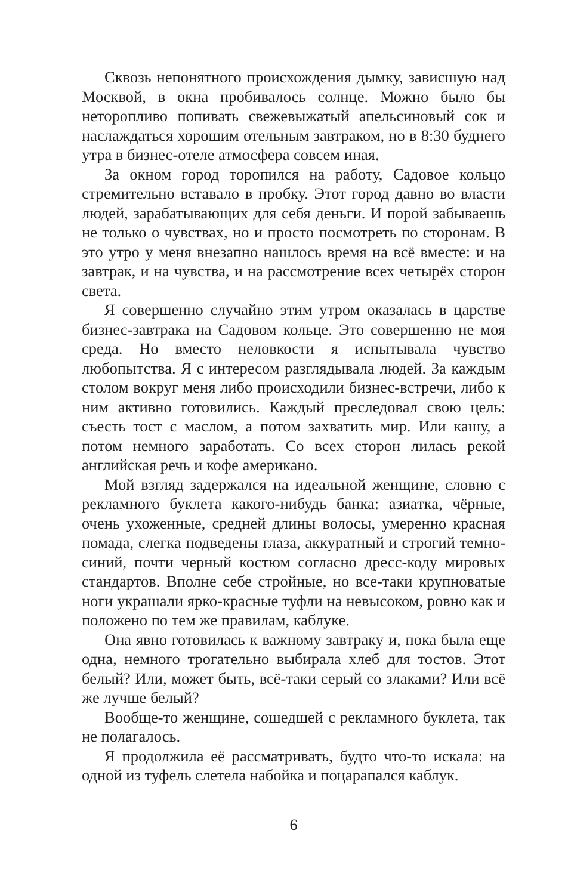Сквозь непонятного происхождения дымку, зависшую над Москвой, в окна пробивалось солнце. Можно было бы неторопливо попивать свежевыжатый апельсиновый сок и наслаждаться хорошим отельным завтраком, но в 8:30 буднего утра в бизнес-отеле атмосфера совсем иная.
За окном город торопился на работу, Садовое кольцо стремительно вставало в пробку. Этот город давно во власти людей, зарабатывающих для себя деньги. И порой забываешь не только о чувствах, но и просто посмотреть по сторонам. В это утро у меня внезапно нашлось время на всё вместе: и на завтрак, и на чувства, и на рассмотрение всех четырёх сторон света.
Я совершенно случайно этим утром оказалась в царстве бизнес-завтрака на Садовом кольце. Это совершенно не моя среда. Но вместо неловкости я испытывала чувство любопытства. Я с интересом разглядывала людей. За каждым столом вокруг меня либо происходили бизнес-встречи, либо к ним активно готовились. Каждый преследовал свою цель: съесть тост с маслом, а потом захватить мир. Или кашу, а потом немного заработать. Со всех сторон лилась рекой английская речь и кофе американо.
Мой взгляд задержался на идеальной женщине, словно с рекламного буклета какого-нибудь банка: азиатка, чёрные, очень ухоженные, средней длины волосы, умеренно красная помада, слегка подведены глаза, аккуратный и строгий темно-синий, почти черный костюм согласно дресс-коду мировых стандартов. Вполне себе стройные, но все-таки крупноватые ноги украшали ярко-красные туфли на невысоком, ровно как и положено по тем же правилам, каблуке.
Она явно готовилась к важному завтраку и, пока была еще одна, немного трогательно выбирала хлеб для тостов. Этот белый? Или, может быть, всё-таки серый со злаками? Или всё же лучше белый?
Вообще-то женщине, сошедшей с рекламного буклета, так не полагалось.
Я продолжила её рассматривать, будто что-то искала: на одной из туфель слетела набойка и поцарапался каблук.
6